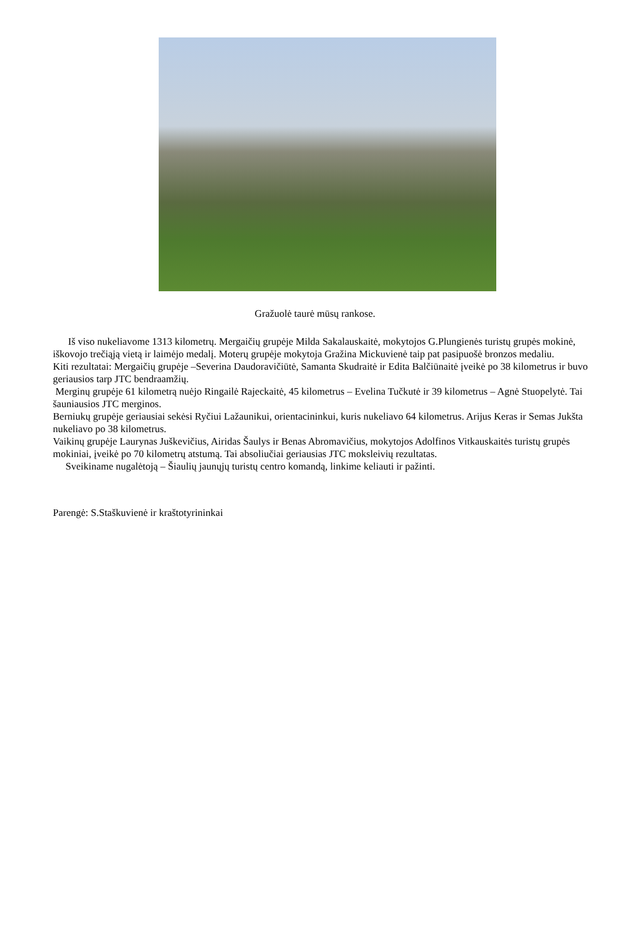Gražuolė taurė mūsų rankose.
Iš viso nukeliavome 1313 kilometrų. Mergaičių grupėje Milda Sakalauskaitė, mokytojos G.Plungienės turistų grupės mokinė, iškovojo trečiąją vietą ir laimėjo medalį. Moterų grupėje mokytoja Gražina Mickuvienė taip pat pasipuošė bronzos medaliu.
Kiti rezultatai: Mergaičių grupėje –Severina Daudoravičiūtė, Samanta Skudraitė ir Edita Balčiūnaitė įveikė po 38 kilometrus ir buvo geriausios tarp JTC bendraamžių.
Merginų grupėje 61 kilometrą nuėjo Ringailė Rajeckaitė, 45 kilometrus – Evelina Tučkutė ir 39 kilometrus – Agnė Stuopelytė. Tai šauniausios JTC merginos.
Berniukų grupėje geriausiai sekėsi Ryčiui Lažaunikui, orientacininkui, kuris nukeliavo 64 kilometrus. Arijus Keras ir Semas Jukšta nukeliavo po 38 kilometrus.
Vaikinų grupėje Laurynas Juškevičius, Airidas Šaulys ir Benas Abromavičius, mokytojos Adolfinos Vitkauskaitės turistų grupės mokiniai, įveikė po 70 kilometrų atstumą. Tai absoliučiai geriausias JTC moksleivių rezultatas.
Sveikiname nugalėtoją – Šiaulių jaunųjų turistų centro komandą, linkime keliauti ir pažinti.
Parengė: S.Staškuvienė ir kraštotyrininkai